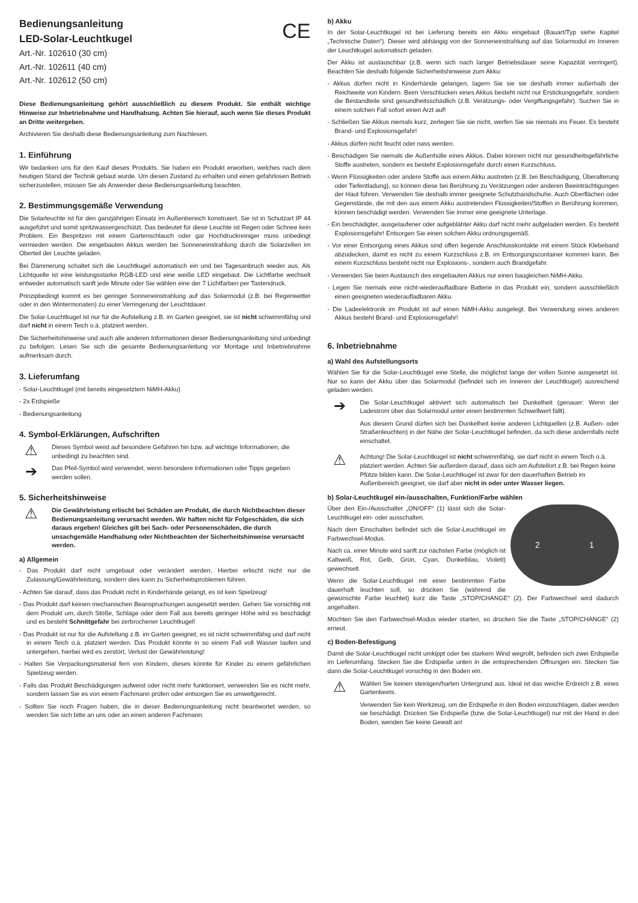Bedienungsanleitung
LED-Solar-Leuchtkugel
CE
Art.-Nr. 102610 (30 cm)
Art.-Nr. 102611 (40 cm)
Art.-Nr. 102612 (50 cm)
Diese Bedienungsanleitung gehört ausschließlich zu diesem Produkt. Sie enthält wichtige Hinweise zur Inbetriebnahme und Handhabung. Achten Sie hierauf, auch wenn Sie dieses Produkt an Dritte weitergeben.
Archivieren Sie deshalb diese Bedienungsanleitung zum Nachlesen.
1. Einführung
Wir bedanken uns für den Kauf dieses Produkts. Sie haben ein Produkt erworben, welches nach dem heutigen Stand der Technik gebaut wurde. Um diesen Zustand zu erhalten und einen gefahrlosen Betrieb sicherzustellen, müssen Sie als Anwender diese Bedienungsanleitung beachten.
2. Bestimmungsgemäße Verwendung
Die Solarleuchte ist für den ganzjährigen Einsatz im Außenbereich konstruiert. Sie ist in Schutzart IP 44 ausgeführt und somit spritzwassergeschützt. Das bedeutet für diese Leuchte ist Regen oder Schnee kein Problem. Ein Bespritzen mit einem Gartenschlauch oder gar Hochdruckreiniger muss unbedingt vermieden werden. Die eingebauten Akkus werden bei Sonneneinstrahlung durch die Solarzellen im Oberteil der Leuchte geladen.
Bei Dämmerung schaltet sich die Leuchtkugel automatisch ein und bei Tagesanbruch wieder aus. Als Lichtquelle ist eine leistungsstarke RGB-LED und eine weiße LED eingebaut. Die Lichtfarbe wechselt entweder automatisch sanft jede Minute oder Sie wählen eine der 7 Lichtfarben per Tastendruck.
Prinzipbedingt kommt es bei geringer Sonneneinstrahlung auf das Solarmodul (z.B. bei Regenwetter oder in den Wintermonaten) zu einer Verringerung der Leuchtdauer.
Die Solar-Leuchtkugel ist nur für die Aufstellung z.B. im Garten geeignet, sie ist nicht schwimmfähig und darf nicht in einem Teich o.ä. platziert werden.
Die Sicherheitshinweise und auch alle anderen Informationen dieser Bedienungsanleitung sind unbedingt zu befolgen. Lesen Sie sich die gesamte Bedienungsanleitung vor Montage und Inbetriebnahme aufmerksam durch.
3. Lieferumfang
- Solar-Leuchtkugel (mit bereits eingesetztem NiMH-Akku)
- 2x Erdspieße
- Bedienungsanleitung
4. Symbol-Erklärungen, Aufschriften
⚠
Dieses Symbol weist auf besondere Gefahren hin bzw. auf wichtige Informationen, die unbedingt zu beachten sind.
➔
Das Pfeil-Symbol wird verwendet, wenn besondere Informationen oder Tipps gegeben werden sollen.
5. Sicherheitshinweise
⚠
Die Gewährleistung erlischt bei Schäden am Produkt, die durch Nichtbeachten dieser Bedienungsanleitung verursacht werden. Wir haften nicht für Folgeschäden, die sich daraus ergeben! Gleiches gilt bei Sach- oder Personenschäden, die durch unsachgemäße Handhabung oder Nichtbeachten der Sicherheitshinweise verursacht werden.
a) Allgemein
- Das Produkt darf nicht umgebaut oder verändert werden. Hierbei erlischt nicht nur die Zulassung/Gewährleistung, sondern dies kann zu Sicherheitsproblemen führen.
- Achten Sie darauf, dass das Produkt nicht in Kinderhände gelangt, es ist kein Spielzeug!
- Das Produkt darf keinen mechanischen Beanspruchungen ausgesetzt werden. Gehen Sie vorsichtig mit dem Produkt um, durch Stöße, Schläge oder dem Fall aus bereits geringer Höhe wird es beschädigt und es besteht Schnittgefahr bei zerbrochener Leuchtkugel!
- Das Produkt ist nur für die Aufstellung z.B. im Garten geeignet, es ist nicht schwimmfähig und darf nicht in einem Teich o.ä. platziert werden. Das Produkt könnte in so einem Fall voll Wasser laufen und untergehen, hierbei wird es zerstört, Verlust der Gewährleistung!
- Halten Sie Verpackungsmaterial fern von Kindern, dieses könnte für Kinder zu einem gefährlichen Spielzeug werden.
- Falls das Produkt Beschädigungen aufweist oder nicht mehr funktioniert, verwenden Sie es nicht mehr, sondern lassen Sie es von einem Fachmann prüfen oder entsorgen Sie es umweltgerecht.
- Sollten Sie noch Fragen haben, die in dieser Bedienungsanleitung nicht beantwortet werden, so wenden Sie sich bitte an uns oder an einen anderen Fachmann.
b) Akku
In der Solar-Leuchtkugel ist bei Lieferung bereits ein Akku eingebaut (Bauart/Typ siehe Kapitel „Technische Daten“). Dieser wird abhängig von der Sonneneinstrahlung auf das Solarmodul im Inneren der Leuchtkugel automatisch geladen.
Der Akku ist austauschbar (z.B. wenn sich nach langer Betriebsdauer seine Kapazität verringert). Beachten Sie deshalb folgende Sicherheitshinweise zum Akku:
- Akkus dürfen nicht in Kinderhände gelangen, lagern Sie sie sie deshalb immer außerhalb der Reichweite von Kindern. Beim Verschlucken eines Akkus besteht nicht nur Erstickungsgefahr, sondern die Bestandteile sind gesundheitsschädlich (z.B. Verätzungs- oder Vergiftungsgefahr). Suchen Sie in einem solchen Fall sofort einen Arzt auf!
- Schließen Sie Akkus niemals kurz, zerlegen Sie sie nicht, werfen Sie sie niemals ins Feuer. Es besteht Brand- und Explosionsgefahr!
- Akkus dürfen nicht feucht oder nass werden.
- Beschädigen Sie niemals die Außenhülle eines Akkus. Dabei können nicht nur gesundheitsgefährliche Stoffe austreten, sondern es besteht Explosionsgefahr durch einen Kurzschluss.
- Wenn Flüssigkeiten oder andere Stoffe aus einem Akku austreten (z.B. bei Beschädigung, Überalterung oder Tiefentladung), so können diese bei Berührung zu Verätzungen oder anderen Beeinträchtigungen der Haut führen. Verwenden Sie deshalb immer geeignete Schutzhandschuhe. Auch Oberflächen oder Gegenstände, die mit den aus einem Akku austretenden Flüssigkeiten/Stoffen in Berührung kommen, können beschädigt werden. Verwenden Sie immer eine geeignete Unterlage.
- Ein beschädigter, ausgelaufener oder aufgeblähter Akku darf nicht mehr aufgeladen werden. Es besteht Explosionsgefahr! Entsorgen Sie einen solchen Akku ordnungsgemäß.
- Vor einer Entsorgung eines Akkus sind offen liegende Anschlusskontakte mit einem Stück Klebeband abzudecken, damit es nicht zu einem Kurzschluss z.B. im Entsorgungscontainer kommen kann. Bei einem Kurzschluss besteht nicht nur Explosions-, sondern auch Brandgefahr.
- Verwenden Sie beim Austausch des eingebauten Akkus nur einen baugleichen NiMH-Akku.
- Legen Sie niemals eine nicht-wiederaufladbare Batterie in das Produkt ein, sondern ausschließlich einen geeigneten wiederaufladbaren Akku.
- Die Ladeelektronik im Produkt ist auf einen NiMH-Akku ausgelegt. Bei Verwendung eines anderen Akkus besteht Brand- und Explosionsgefahr!
6. Inbetriebnahme
a) Wahl des Aufstellungsorts
Wählen Sie für die Solar-Leuchtkugel eine Stelle, die möglichst lange der vollen Sonne ausgesetzt ist. Nur so kann der Akku über das Solarmodul (befindet sich im Inneren der Leuchtkugel) ausreichend geladen werden.
➔
Die Solar-Leuchtkugel aktiviert sich automatisch bei Dunkelheit (genauer: Wenn der Ladestrom über das Solarmodul unter einen bestimmten Schwellwert fällt).
Aus diesem Grund dürfen sich bei Dunkelheit keine anderen Lichtquellen (z.B. Außen- oder Straßenleuchten) in der Nähe der Solar-Leuchtkugel befinden, da sich diese andernfalls nicht einschaltet.
⚠
Achtung! Die Solar-Leuchtkugel ist nicht schwimmfähig, sie darf nicht in einem Teich o.ä. platziert werden. Achten Sie außerdem darauf, dass sich am Aufstellort z.B. bei Regen keine Pfütze bilden kann. Die Solar-Leuchtkugel ist zwar für den dauerhaften Betrieb im Außenbereich geeignet, sie darf aber nicht in oder unter Wasser liegen.
b) Solar-Leuchtkugel ein-/ausschalten, Funktion/Farbe wählen
2 1
Über den Ein-/Ausschalter „ON/OFF“ (1) lässt sich die Solar-Leuchtkugel ein- oder ausschalten.
Nach dem Einschalten befindet sich die Solar-Leuchtkugel im Farbwechsel-Modus.
Nach ca. einer Minute wird sanft zur nächsten Farbe (möglich ist Kaltweiß, Rot, Gelb, Grün, Cyan, Dunkelblau, Violett) gewechselt.
Wenn die Solar-Leuchtkugel mit einer bestimmten Farbe dauerhaft leuchten soll, so drücken Sie (während die gewünschte Farbe leuchtet) kurz die Taste „STOP/CHANGE“ (2). Der Farbwechsel wird dadurch angehalten.
Möchten Sie den Farbwechsel-Modus wieder starten, so drücken Sie die Taste „STOP/CHANGE“ (2) erneut.
c) Boden-Befestigung
Damit die Solar-Leuchtkugel nicht umkippt oder bei starkem Wind wegrollt, befinden sich zwei Erdspieße im Lieferumfang. Stecken Sie die Erdspieße unten in die entsprechenden Öffnungen ein. Stecken Sie dann die Solar-Leuchtkugel vorsichtig in den Boden ein.
⚠
Wählen Sie keinen steinigen/harten Untergrund aus. Ideal ist das weiche Erdreich z.B. eines Gartenbeets.
Verwenden Sie kein Werkzeug, um die Erdspieße in den Boden einzuschlagen, dabei werden sie beschädigt. Drücken Sie Erdspieße (bzw. die Solar-Leuchtkugel) nur mit der Hand in den Boden, wenden Sie keine Gewalt an!